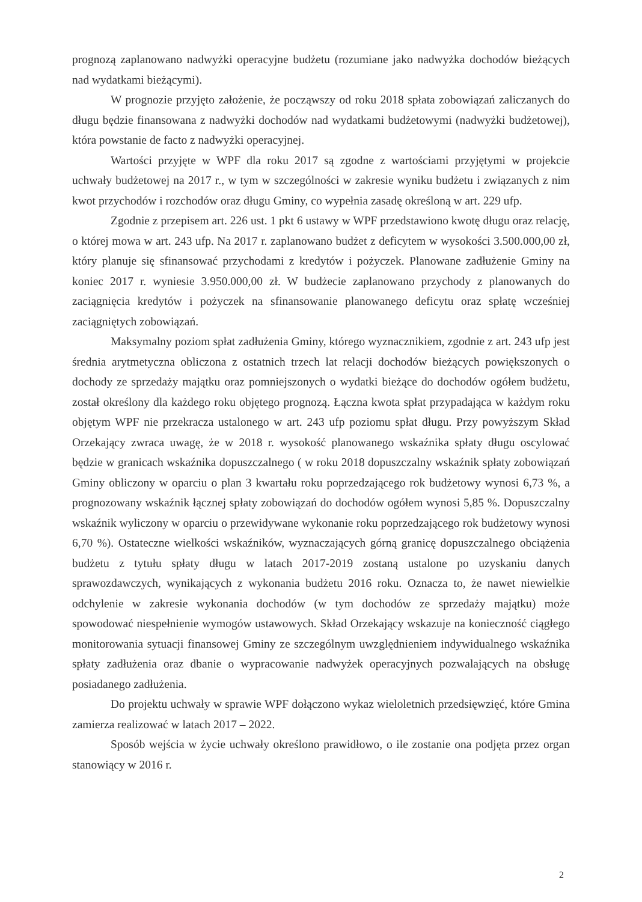prognozą zaplanowano nadwyżki operacyjne budżetu (rozumiane jako nadwyżka dochodów bieżących nad wydatkami bieżącymi).
W prognozie przyjęto założenie, że począwszy od roku 2018 spłata zobowiązań zaliczanych do długu będzie finansowana z nadwyżki dochodów nad wydatkami budżetowymi (nadwyżki budżetowej), która powstanie de facto z nadwyżki operacyjnej.
Wartości przyjęte w WPF dla roku 2017 są zgodne z wartościami przyjętymi w projekcie uchwały budżetowej na 2017 r., w tym w szczególności w zakresie wyniku budżetu i związanych z nim kwot przychodów i rozchodów oraz długu Gminy, co wypełnia zasadę określoną w art. 229 ufp.
Zgodnie z przepisem art. 226 ust. 1 pkt 6 ustawy w WPF przedstawiono kwotę długu oraz relację, o której mowa w art. 243 ufp. Na 2017 r. zaplanowano budżet z deficytem w wysokości 3.500.000,00 zł, który planuje się sfinansować przychodami z kredytów i pożyczek. Planowane zadłużenie Gminy na koniec 2017 r. wyniesie 3.950.000,00 zł. W budżecie zaplanowano przychody z planowanych do zaciągnięcia kredytów i pożyczek na sfinansowanie planowanego deficytu oraz spłatę wcześniej zaciągniętych zobowiązań.
Maksymalny poziom spłat zadłużenia Gminy, którego wyznacznikiem, zgodnie z art. 243 ufp jest średnia arytmetyczna obliczona z ostatnich trzech lat relacji dochodów bieżących powiększonych o dochody ze sprzedaży majątku oraz pomniejszonych o wydatki bieżące do dochodów ogółem budżetu, został określony dla każdego roku objętego prognozą. Łączna kwota spłat przypadająca w każdym roku objętym WPF nie przekracza ustalonego w art. 243 ufp poziomu spłat długu. Przy powyższym Skład Orzekający zwraca uwagę, że w 2018 r. wysokość planowanego wskaźnika spłaty długu oscylować będzie w granicach wskaźnika dopuszczalnego ( w roku 2018 dopuszczalny wskaźnik spłaty zobowiązań Gminy obliczony w oparciu o plan 3 kwartału roku poprzedzającego rok budżetowy wynosi 6,73 %, a prognozowany wskaźnik łącznej spłaty zobowiązań do dochodów ogółem wynosi 5,85 %. Dopuszczalny wskaźnik wyliczony w oparciu o przewidywane wykonanie roku poprzedzającego rok budżetowy wynosi 6,70 %). Ostateczne wielkości wskaźników, wyznaczających górną granicę dopuszczalnego obciążenia budżetu z tytułu spłaty długu w latach 2017-2019 zostaną ustalone po uzyskaniu danych sprawozdawczych, wynikających z wykonania budżetu 2016 roku. Oznacza to, że nawet niewielkie odchylenie w zakresie wykonania dochodów (w tym dochodów ze sprzedaży majątku) może spowodować niespełnienie wymogów ustawowych. Skład Orzekający wskazuje na konieczność ciągłego monitorowania sytuacji finansowej Gminy ze szczególnym uwzględnieniem indywidualnego wskaźnika spłaty zadłużenia oraz dbanie o wypracowanie nadwyżek operacyjnych pozwalających na obsługę posiadanego zadłużenia.
Do projektu uchwały w sprawie WPF dołączono wykaz wieloletnich przedsięwzięć, które Gmina zamierza realizować w latach 2017 – 2022.
Sposób wejścia w życie uchwały określono prawidłowo, o ile zostanie ona podjęta przez organ stanowiący w 2016 r.
2